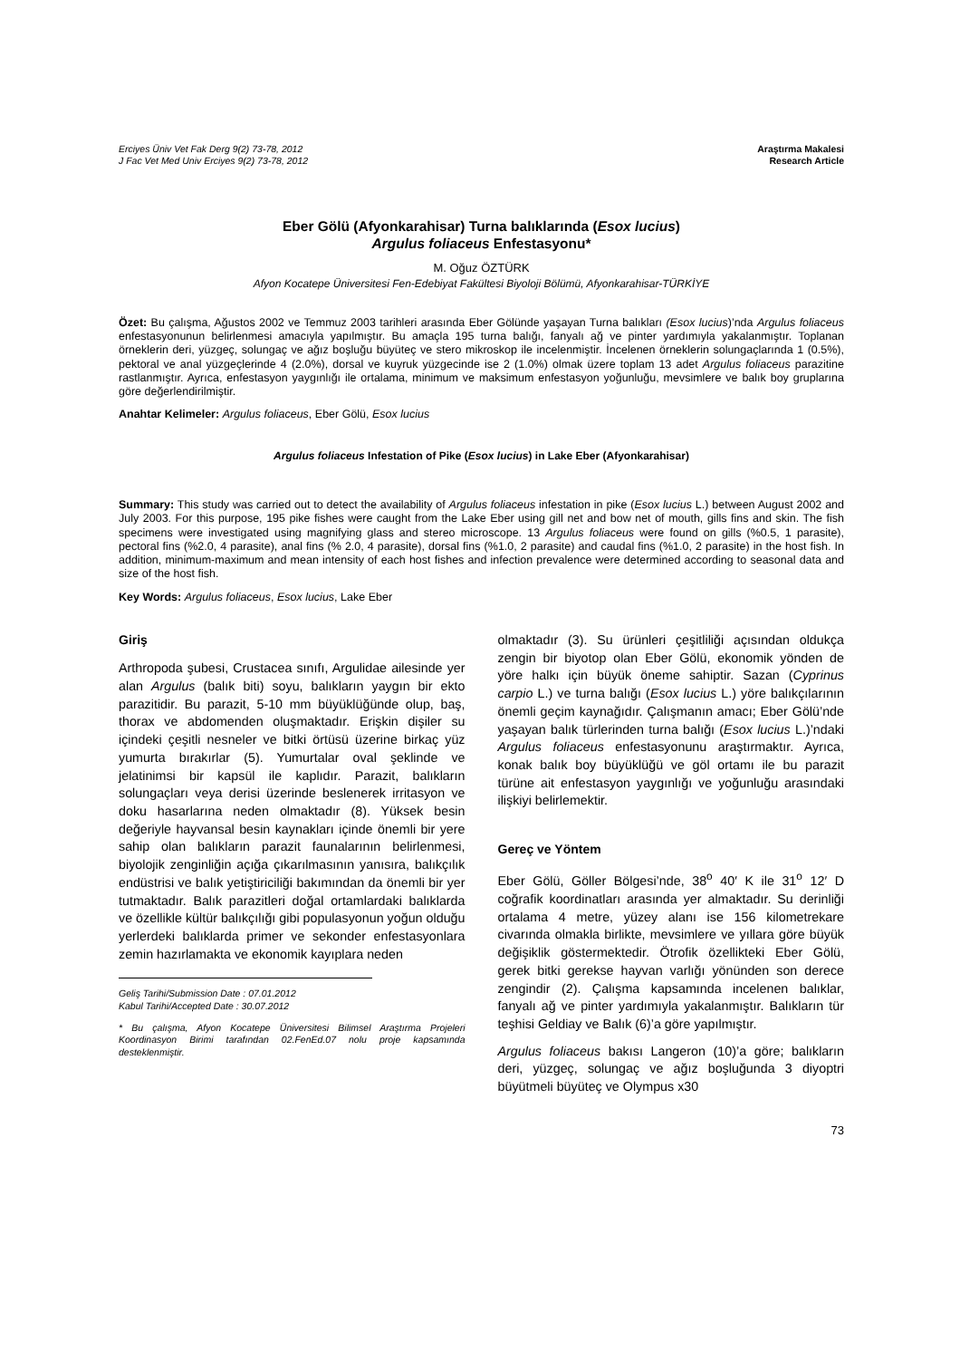Erciyes Üniv Vet Fak Derg 9(2) 73-78, 2012
J Fac Vet Med Univ Erciyes 9(2) 73-78, 2012
Araştırma Makalesi
Research Article
Eber Gölü (Afyonkarahisar) Turna balıklarında (Esox lucius)
Argulus foliaceus Enfestasyonu*
M. Oğuz ÖZTÜRK
Afyon Kocatepe Üniversitesi Fen-Edebiyat Fakültesi Biyoloji Bölümü, Afyonkarahisar-TÜRKİYE
Özet: Bu çalışma, Ağustos 2002 ve Temmuz 2003 tarihleri arasında Eber Gölünde yaşayan Turna balıkları (Esox lucius)’nda Argulus foliaceus enfestasyonunun belirlenmesi amacıyla yapılmıştır. Bu amaçla 195 turna balığı, fanyalı ağ ve pinter yardımıyla yakalanmıştır. Toplanan örneklerin deri, yüzgeç, solungaç ve ağız boşluğu büyüteç ve stero mikroskop ile incelenmiştir. İncelenen örneklerin solungaçlarında 1 (0.5%), pektoral ve anal yüzgeçlerinde 4 (2.0%), dorsal ve kuyruk yüzgecinde ise 2 (1.0%) olmak üzere toplam 13 adet Argulus foliaceus parazitine rastlanmıştır. Ayrıca, enfestasyon yaygınlığı ile ortalama, minimum ve maksimum enfestasyon yoğunluğu, mevsimlere ve balık boy gruplarına göre değerlendirilmiştir.
Anahtar Kelimeler: Argulus foliaceus, Eber Gölü, Esox lucius
Argulus foliaceus Infestation of Pike (Esox lucius) in Lake Eber (Afyonkarahisar)
Summary: This study was carried out to detect the availability of Argulus foliaceus infestation in pike (Esox lucius L.) between August 2002 and July 2003. For this purpose, 195 pike fishes were caught from the Lake Eber using gill net and bow net of mouth, gills fins and skin. The fish specimens were investigated using magnifying glass and stereo microscope. 13 Argulus foliaceus were found on gills (%0.5, 1 parasite), pectoral fins (%2.0, 4 parasite), anal fins (% 2.0, 4 parasite), dorsal fins (%1.0, 2 parasite) and caudal fins (%1.0, 2 parasite) in the host fish. In addition, minimum-maximum and mean intensity of each host fishes and infection prevalence were determined according to seasonal data and size of the host fish.
Key Words: Argulus foliaceus, Esox lucius, Lake Eber
Giriş
Arthropoda şubesi, Crustacea sınıfı, Argulidae ailesinde yer alan Argulus (balık biti) soyu, balıkların yaygın bir ekto parazitidir. Bu parazit, 5-10 mm büyüklüğünde olup, baş, thorax ve abdomenden oluşmaktadır. Erişkin dişiler su içindeki çeşitli nesneler ve bitki örtüsü üzerine birkaç yüz yumurta bırakırlar (5). Yumurtalar oval şeklinde ve jelatinimsi bir kapsül ile kaplıdır. Parazit, balıkların solungaçları veya derisi üzerinde beslenerek irritasyon ve doku hasarlarına neden olmaktadır (8). Yüksek besin değeriyle hayvansal besin kaynakları içinde önemli bir yere sahip olan balıkların parazit faunalarının belirlenmesi, biyolojik zenginliğin açığa çıkarılmasının yanısıra, balıkçılık endüstrisi ve balık yetiştiriciliği bakımından da önemli bir yer tutmaktadır. Balık parazitleri doğal ortamlardaki balıklarda ve özellikle kültür balıkçılığı gibi populasyonun yoğun olduğu yerlerdeki balıklarda primer ve sekonder enfestasyonlara zemin hazırlamakta ve ekonomik kayıplara neden
Geliş Tarihi/Submission Date : 07.01.2012
Kabul Tarihi/Accepted Date : 30.07.2012
* Bu çalışma, Afyon Kocatepe Üniversitesi Bilimsel Araştırma Projeleri Koordinasyon Birimi tarafından 02.FenEd.07 nolu proje kapsamında desteklenmiştir.
olmaktadır (3). Su ürünleri çeşitliliği açısından oldukça zengin bir biyotop olan Eber Gölü, ekonomik yönden de yöre halkı için büyük öneme sahiptir. Sazan (Cyprinus carpio L.) ve turna balığı (Esox lucius L.) yöre balıkçılarının önemli geçim kaynağıdır. Çalışmanın amacı; Eber Gölü’nde yaşayan balık türlerinden turna balığı (Esox lucius L.)’ndaki Argulus foliaceus enfestasyonunu araştırmaktır. Ayrıca, konak balık boy büyüklüğü ve göl ortamı ile bu parazit türüne ait enfestasyon yaygınlığı ve yoğunluğu arasındaki ilişkiyi belirlemektir.
Gereç ve Yöntem
Eber Gölü, Göller Bölgesi’nde, 38<sup>o</sup> 40′ K ile 31<sup>o</sup> 12′ D coğrafik koordinatları arasında yer almaktadır. Su derinliği ortalama 4 metre, yüzey alanı ise 156 kilometrekare civarında olmakla birlikte, mevsimlere ve yıllara göre büyük değişiklik göstermektedir. Ötrofik özellikteki Eber Gölü, gerek bitki gerekse hayvan varlığı yönünden son derece zengindir (2). Çalışma kapsamında incelenen balıklar, fanyalı ağ ve pinter yardımıyla yakalanmıştır. Balıkların tür teşhisi Geldiay ve Balık (6)’a göre yapılmıştır.
Argulus foliaceus bakısı Langeron (10)’a göre; balıkların deri, yüzgeç, solungaç ve ağız boşluğunda 3 diyoptri büyütmeli büyüteç ve Olympus x30
73